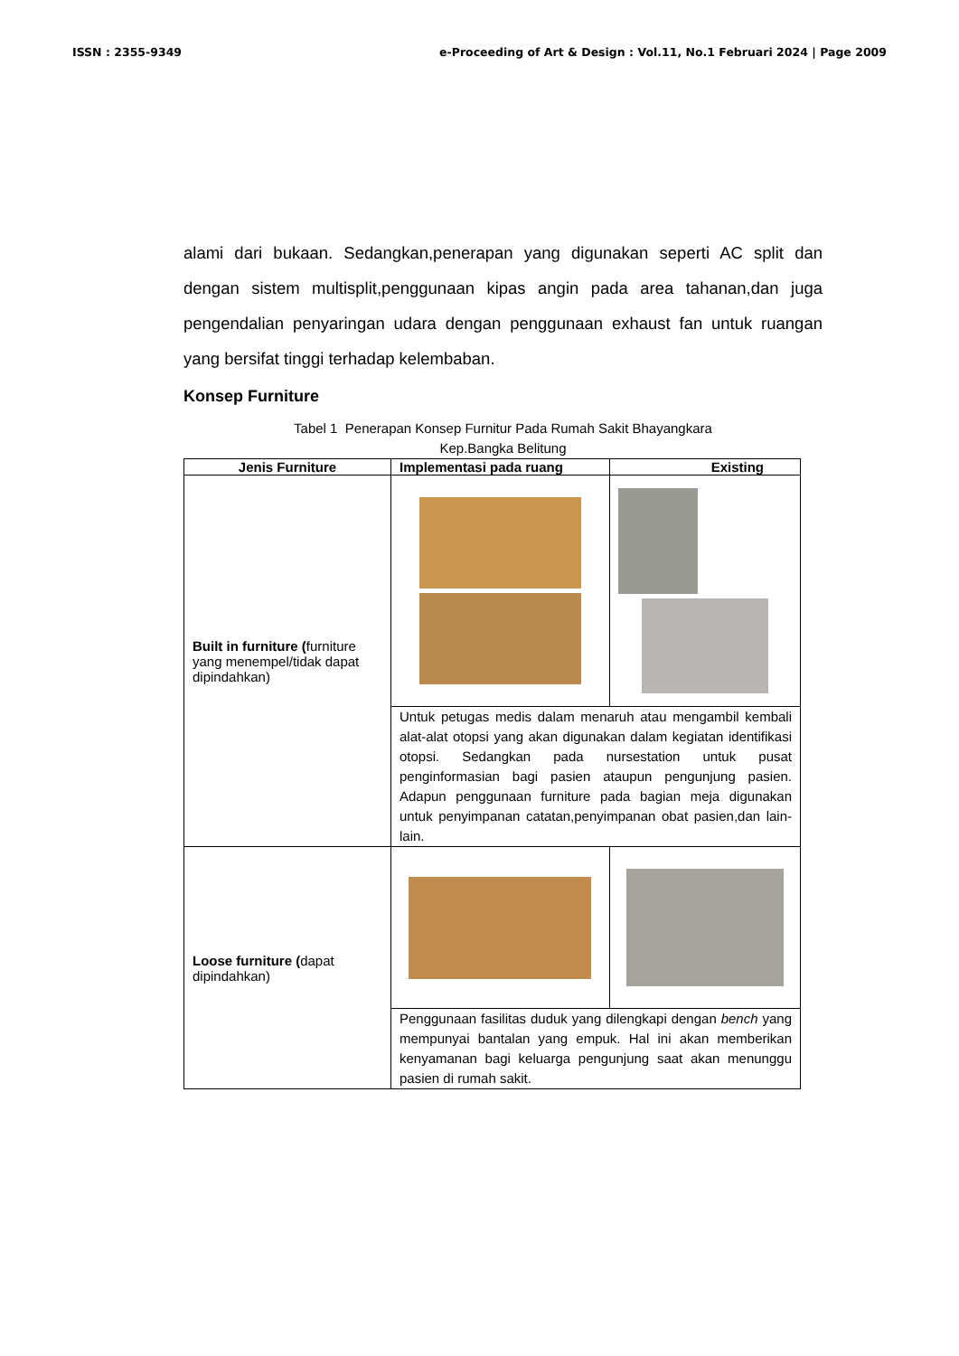ISSN : 2355-9349 e-Proceeding of Art & Design : Vol.11, No.1 Februari 2024 | Page 2009
alami dari bukaan. Sedangkan,penerapan yang digunakan seperti AC split dan dengan sistem multisplit,penggunaan kipas angin pada area tahanan,dan juga pengendalian penyaringan udara dengan penggunaan exhaust fan untuk ruangan yang bersifat tinggi terhadap kelembaban.
Konsep Furniture
Tabel 1 Penerapan Konsep Furnitur Pada Rumah Sakit Bhayangkara
Kep.Bangka Belitung
| Jenis Furniture | Implementasi pada ruang | Existing |
| --- | --- | --- |
| Built in furniture ( furniture yang menempel/tidak dapat dipindahkan) | | |
| | Untuk petugas medis dalam menaruh atau mengambil kembali alat-alat otopsi yang akan digunakan dalam kegiatan identifikasi otopsi. Sedangkan pada nursestation untuk pusat penginformasian bagi pasien ataupun pengunjung pasien. Adapun penggunaan furniture pada bagian meja digunakan untuk penyimpanan catatan,penyimpanan obat pasien,dan lain-lain. | |
| Loose furniture ( dapat dipindahkan) | | |
| | Penggunaan fasilitas duduk yang dilengkapi dengan bench yang mempunyai bantalan yang empuk. Hal ini akan memberikan kenyamanan bagi keluarga pengunjung saat akan menunggu pasien di rumah sakit. | |